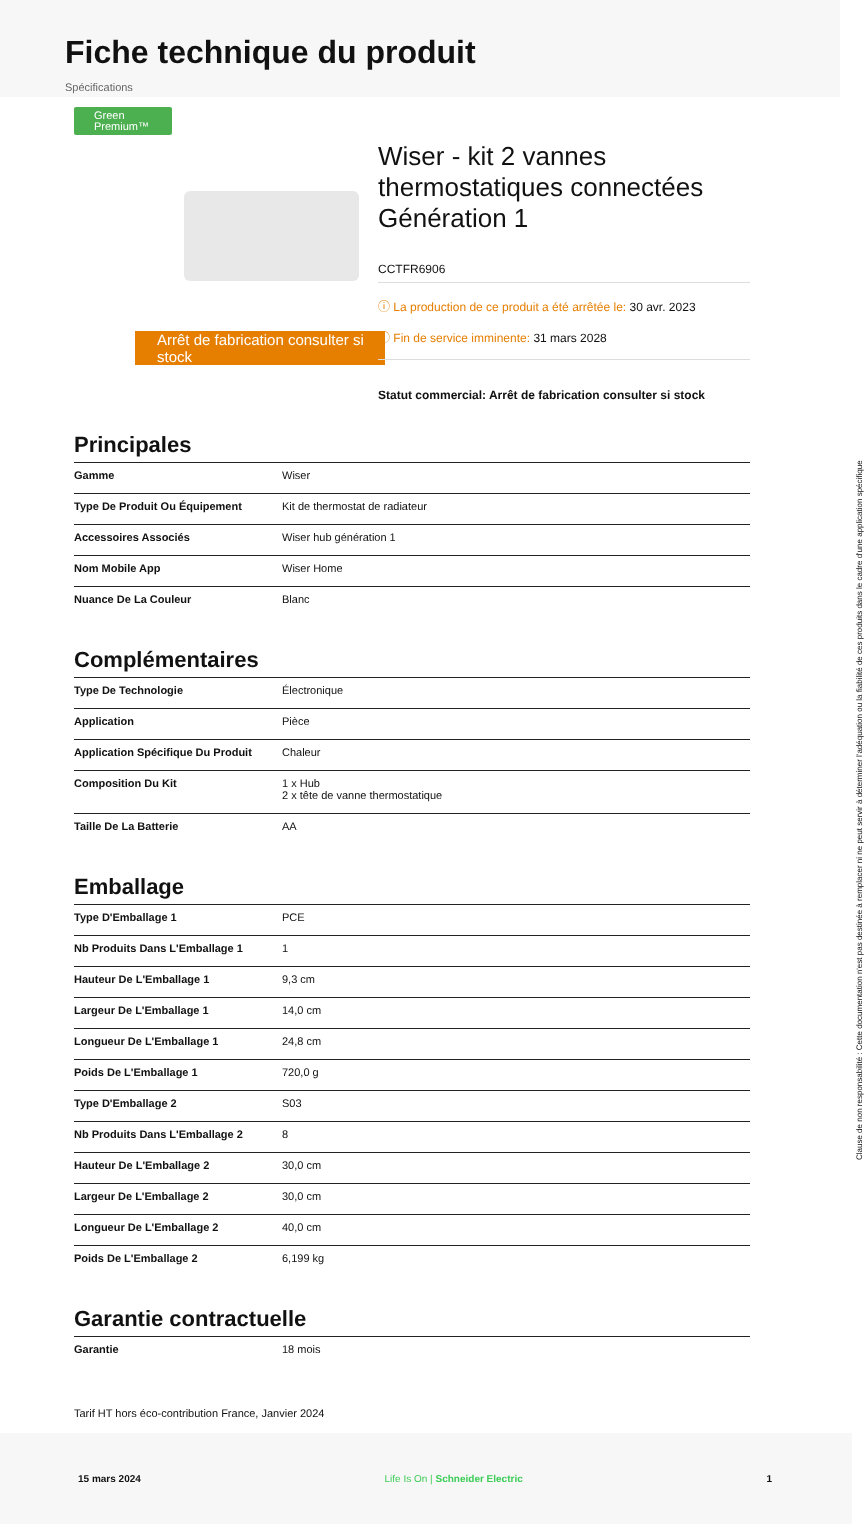Fiche technique du produit
Spécifications
Green Premium™
Arrêt de fabrication consulter si stock
Wiser - kit 2 vannes thermostatiques connectées Génération 1
CCTFR6906
ⓘ La production de ce produit a été arrêtée le: 30 avr. 2023
ⓘ Fin de service imminente: 31 mars 2028
Statut commercial: Arrêt de fabrication consulter si stock
Principales
| Gamme | Wiser |
| Type De Produit Ou Équipement | Kit de thermostat de radiateur |
| Accessoires Associés | Wiser hub génération 1 |
| Nom Mobile App | Wiser Home |
| Nuance De La Couleur | Blanc |
Complémentaires
| Type De Technologie | Électronique |
| Application | Pièce |
| Application Spécifique Du Produit | Chaleur |
| Composition Du Kit | 1 x Hub 2 x tête de vanne thermostatique |
| Taille De La Batterie | AA |
Emballage
| Type D'Emballage 1 | PCE |
| Nb Produits Dans L'Emballage 1 | 1 |
| Hauteur De L'Emballage 1 | 9,3 cm |
| Largeur De L'Emballage 1 | 14,0 cm |
| Longueur De L'Emballage 1 | 24,8 cm |
| Poids De L'Emballage 1 | 720,0 g |
| Type D'Emballage 2 | S03 |
| Nb Produits Dans L'Emballage 2 | 8 |
| Hauteur De L'Emballage 2 | 30,0 cm |
| Largeur De L'Emballage 2 | 30,0 cm |
| Longueur De L'Emballage 2 | 40,0 cm |
| Poids De L'Emballage 2 | 6,199 kg |
Garantie contractuelle
| Garantie | 18 mois |
Tarif HT hors éco-contribution France, Janvier 2024
15 mars 2024 Life Is On | Schneider Electric 1
Clause de non responsabilité : Cette documentation n'est pas destinée à remplacer ni ne peut servir à déterminer l'adéquation ou la fiabilité de ces produits dans le cadre d'une application spécifique